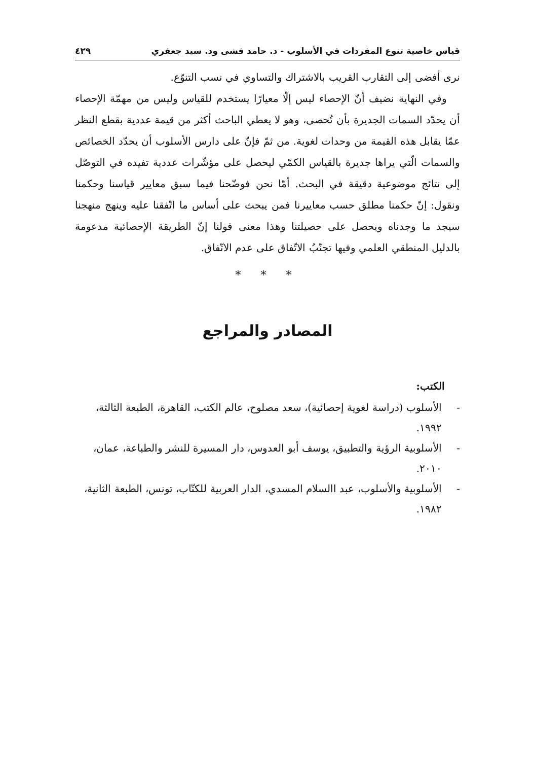قياس خاصية تنوع المفردات في الأسلوب - د. حامد فشى ود. سيد جعفري ٤٢٩
نرى أفضى إلى التقارب القريب بالاشتراك والتساوي في نسب التنوّع.
وفي النهاية نضيف أنّ الإحصاء ليس إلّا معيارًا يستخدم للقياس وليس من مهمّة الإحصاء أن يحدّد السمات الجديرة بأن تُحصى، وهو لا يعطي الباحث أكثر من قيمة عددية بقطع النظر عمّا يقابل هذه القيمة من وحدات لغوية. من ثمّ فإنّ على دارس الأسلوب أن يحدّد الخصائص والسمات الّتي يراها جديرة بالقياس الكمّي ليحصل على مؤشّرات عددية تفيده في التوصّل إلى نتائج موضوعية دقيقة في البحث. أمّا نحن فوضّحنا فيما سبق معايير قياسنا وحكمنا ونقول: إنّ حكمنا مطلق حسب معاييرنا فمن يبحث على أساس ما اتّفقنا عليه وينهج منهجنا سيجد ما وجدناه ويحصل على حصيلتنا وهذا معنى قولنا إنّ الطريقة الإحصائية مدعومة بالدليل المنطقي العلمي وفيها تجنّبُ الاتّفاق على عدم الاتّفاق.
* * *
المصادر والمراجع
الكتب:
- الأسلوب (دراسة لغوية إحصائية)، سعد مصلوح، عالم الكتب، القاهرة، الطبعة الثالثة، ١٩٩٢.
- الأسلوبية الرؤية والتطبيق، يوسف أبو العدوس، دار المسيرة للنشر والطباعة، عمان، ٢٠١٠.
- الأسلوبية والأسلوب، عبد االسلام المسدي، الدار العربية للكتّاب، تونس، الطبعة الثانية، ١٩٨٢.